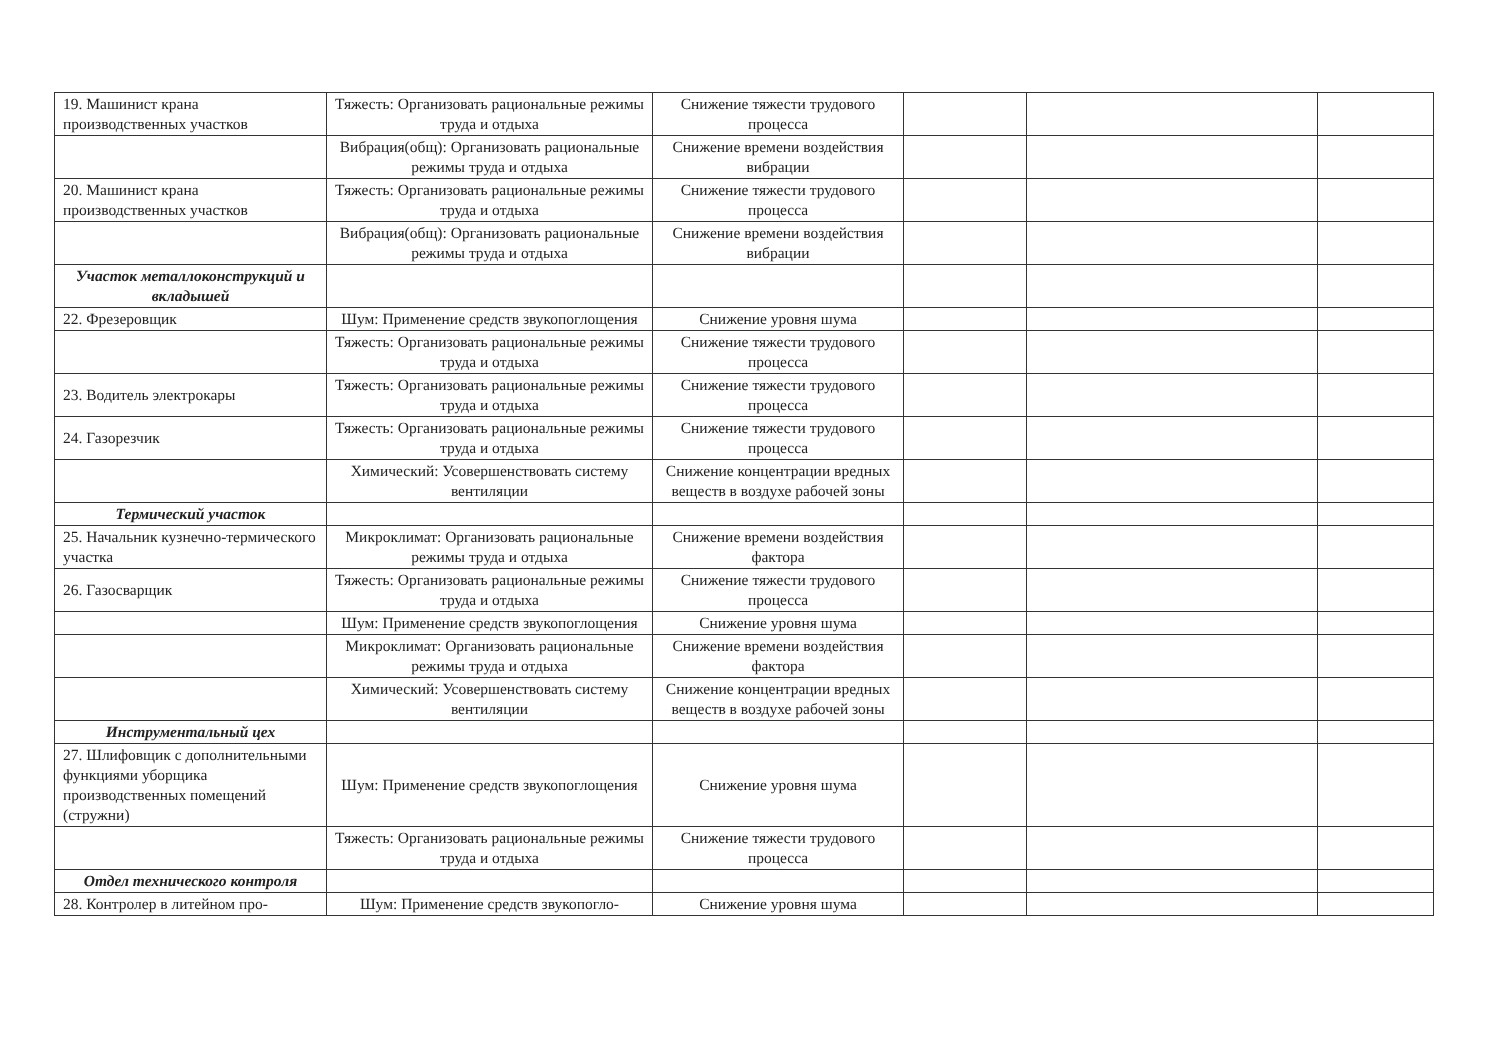| 19. Машинист крана производственных участков | Тяжесть: Организовать рациональные режимы труда и отдыха | Снижение тяжести трудового процесса | | | |
| | Вибрация(общ): Организовать рациональные режимы труда и отдыха | Снижение времени воздействия вибрации | | | |
| 20. Машинист крана производственных участков | Тяжесть: Организовать рациональные режимы труда и отдыха | Снижение тяжести трудового процесса | | | |
| | Вибрация(общ): Организовать рациональные режимы труда и отдыха | Снижение времени воздействия вибрации | | | |
| Участок металлоконструкций и вкладышей | | | | | |
| 22. Фрезеровщик | Шум: Применение средств звукопоглощения | Снижение уровня шума | | | |
| | Тяжесть: Организовать рациональные режимы труда и отдыха | Снижение тяжести трудового процесса | | | |
| 23. Водитель электрокары | Тяжесть: Организовать рациональные режимы труда и отдыха | Снижение тяжести трудового процесса | | | |
| 24. Газорезчик | Тяжесть: Организовать рациональные режимы труда и отдыха | Снижение тяжести трудового процесса | | | |
| | Химический: Усовершенствовать систему вентиляции | Снижение концентрации вредных веществ в воздухе рабочей зоны | | | |
| Термический участок | | | | | |
| 25. Начальник кузнечно-термического участка | Микроклимат: Организовать рациональные режимы труда и отдыха | Снижение времени воздействия фактора | | | |
| 26. Газосварщик | Тяжесть: Организовать рациональные режимы труда и отдыха | Снижение тяжести трудового процесса | | | |
| | Шум: Применение средств звукопоглощения | Снижение уровня шума | | | |
| | Микроклимат: Организовать рациональные режимы труда и отдыха | Снижение времени воздействия фактора | | | |
| | Химический: Усовершенствовать систему вентиляции | Снижение концентрации вредных веществ в воздухе рабочей зоны | | | |
| Инструментальный цех | | | | | |
| 27. Шлифовщик с дополнительными функциями уборщика производственных помещений (стружни) | Шум: Применение средств звукопоглощения | Снижение уровня шума | | | |
| | Тяжесть: Организовать рациональные режимы труда и отдыха | Снижение тяжести трудового процесса | | | |
| Отдел технического контроля | | | | | |
| 28. Контролер в литейном про- | Шум: Применение средств звукопогло- | Снижение уровня шума | | | |